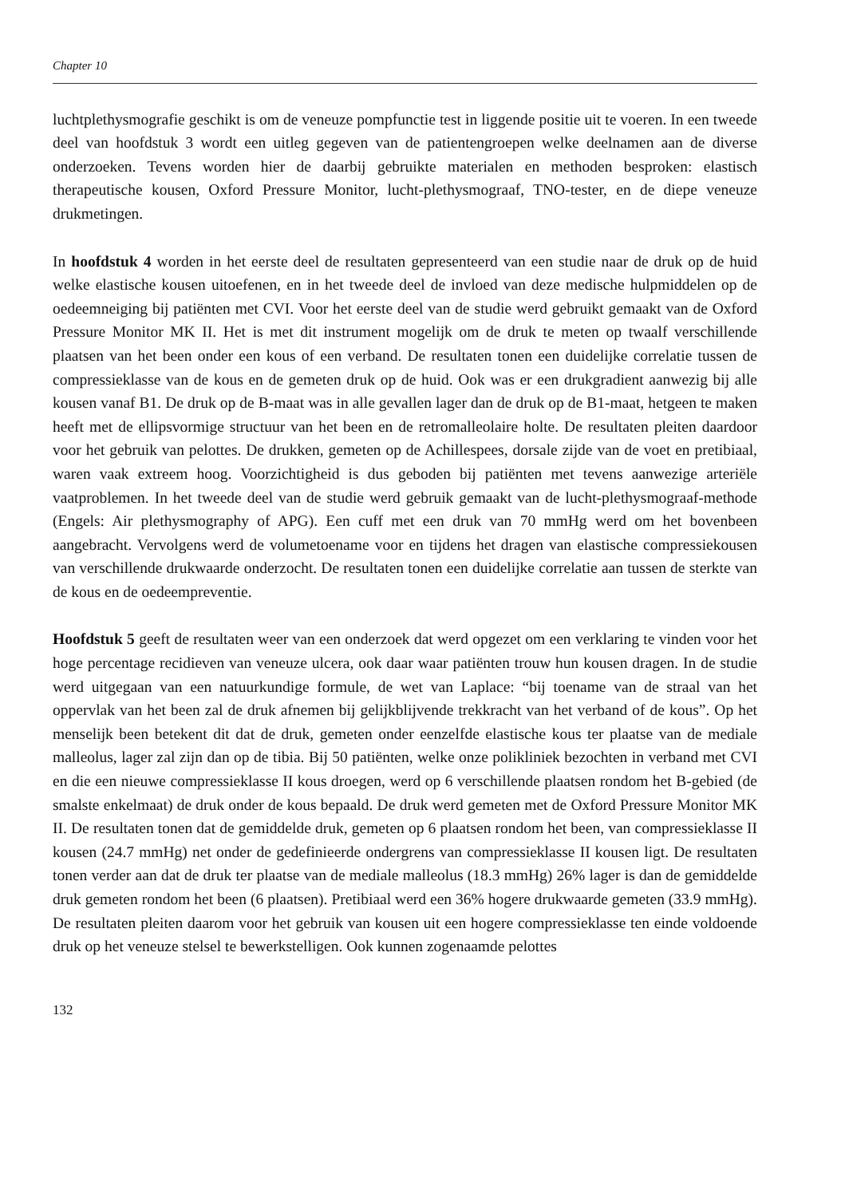Chapter 10
luchtplethysmografie geschikt is om de veneuze pompfunctie test in liggende positie uit te voeren. In een tweede deel van hoofdstuk 3 wordt een uitleg gegeven van de patientengroepen welke deelnamen aan de diverse onderzoeken. Tevens worden hier de daarbij gebruikte materialen en methoden besproken: elastisch therapeutische kousen, Oxford Pressure Monitor, lucht-plethysmograaf, TNO-tester, en de diepe veneuze drukmetingen.
In hoofdstuk 4 worden in het eerste deel de resultaten gepresenteerd van een studie naar de druk op de huid welke elastische kousen uitoefenen, en in het tweede deel de invloed van deze medische hulpmiddelen op de oedeemneiging bij patiënten met CVI. Voor het eerste deel van de studie werd gebruikt gemaakt van de Oxford Pressure Monitor MK II. Het is met dit instrument mogelijk om de druk te meten op twaalf verschillende plaatsen van het been onder een kous of een verband. De resultaten tonen een duidelijke correlatie tussen de compressieklasse van de kous en de gemeten druk op de huid. Ook was er een drukgradient aanwezig bij alle kousen vanaf B1. De druk op de B-maat was in alle gevallen lager dan de druk op de B1-maat, hetgeen te maken heeft met de ellipsvormige structuur van het been en de retromalleolaire holte. De resultaten pleiten daardoor voor het gebruik van pelottes. De drukken, gemeten op de Achillespees, dorsale zijde van de voet en pretibiaal, waren vaak extreem hoog. Voorzichtigheid is dus geboden bij patiënten met tevens aanwezige arteriële vaatproblemen. In het tweede deel van de studie werd gebruik gemaakt van de lucht-plethysmograaf-methode (Engels: Air plethysmography of APG). Een cuff met een druk van 70 mmHg werd om het bovenbeen aangebracht. Vervolgens werd de volumetoename voor en tijdens het dragen van elastische compressiekousen van verschillende drukwaarde onderzocht. De resultaten tonen een duidelijke correlatie aan tussen de sterkte van de kous en de oedeempreventie.
Hoofdstuk 5 geeft de resultaten weer van een onderzoek dat werd opgezet om een verklaring te vinden voor het hoge percentage recidieven van veneuze ulcera, ook daar waar patiënten trouw hun kousen dragen. In de studie werd uitgegaan van een natuurkundige formule, de wet van Laplace: “bij toename van de straal van het oppervlak van het been zal de druk afnemen bij gelijkblijvende trekkracht van het verband of de kous”. Op het menselijk been betekent dit dat de druk, gemeten onder eenzelfde elastische kous ter plaatse van de mediale malleolus, lager zal zijn dan op de tibia. Bij 50 patiënten, welke onze polikliniek bezochten in verband met CVI en die een nieuwe compressieklasse II kous droegen, werd op 6 verschillende plaatsen rondom het B-gebied (de smalste enkelmaat) de druk onder de kous bepaald. De druk werd gemeten met de Oxford Pressure Monitor MK II. De resultaten tonen dat de gemiddelde druk, gemeten op 6 plaatsen rondom het been, van compressieklasse II kousen (24.7 mmHg) net onder de gedefinieerde ondergrens van compressieklasse II kousen ligt. De resultaten tonen verder aan dat de druk ter plaatse van de mediale malleolus (18.3 mmHg) 26% lager is dan de gemiddelde druk gemeten rondom het been (6 plaatsen). Pretibiaal werd een 36% hogere drukwaarde gemeten (33.9 mmHg). De resultaten pleiten daarom voor het gebruik van kousen uit een hogere compressieklasse ten einde voldoende druk op het veneuze stelsel te bewerkstelligen. Ook kunnen zogenaamde pelottes
132